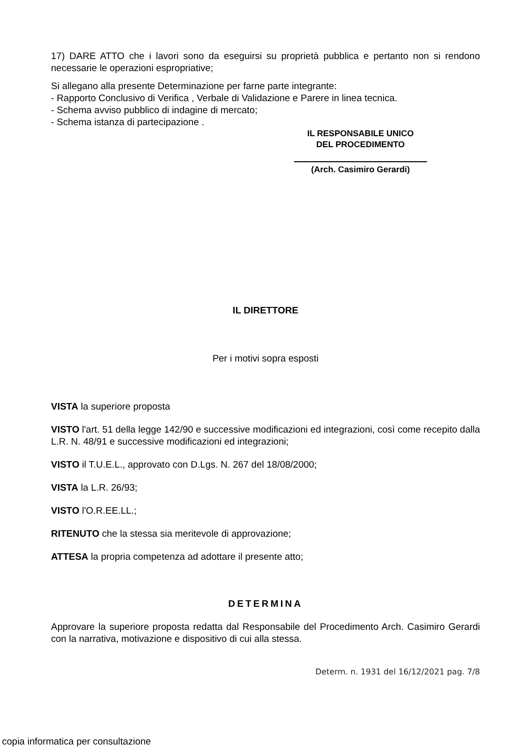17) DARE ATTO che i lavori sono da eseguirsi su proprietà pubblica e pertanto non si rendono necessarie le operazioni espropriative;
Si allegano alla presente Determinazione per farne parte integrante:
- Rapporto Conclusivo di Verifica , Verbale di Validazione e Parere in linea tecnica.
- Schema avviso pubblico di indagine di mercato;
- Schema istanza di partecipazione .
IL RESPONSABILE UNICO
DEL PROCEDIMENTO
(Arch. Casimiro Gerardi)
IL DIRETTORE
Per i motivi sopra esposti
VISTA la superiore proposta
VISTO l'art. 51 della legge 142/90 e successive modificazioni ed integrazioni, così come recepito dalla L.R. N. 48/91 e successive modificazioni ed integrazioni;
VISTO il T.U.E.L., approvato con D.Lgs. N. 267 del 18/08/2000;
VISTA la L.R. 26/93;
VISTO l'O.R.EE.LL.;
RITENUTO che la stessa sia meritevole di approvazione;
ATTESA la propria competenza ad adottare il presente atto;
DETERMINA
Approvare la superiore proposta redatta dal Responsabile del Procedimento Arch. Casimiro Gerardi con la narrativa, motivazione e dispositivo di cui alla stessa.
Determ. n. 1931 del 16/12/2021 pag. 7/8
copia informatica per consultazione